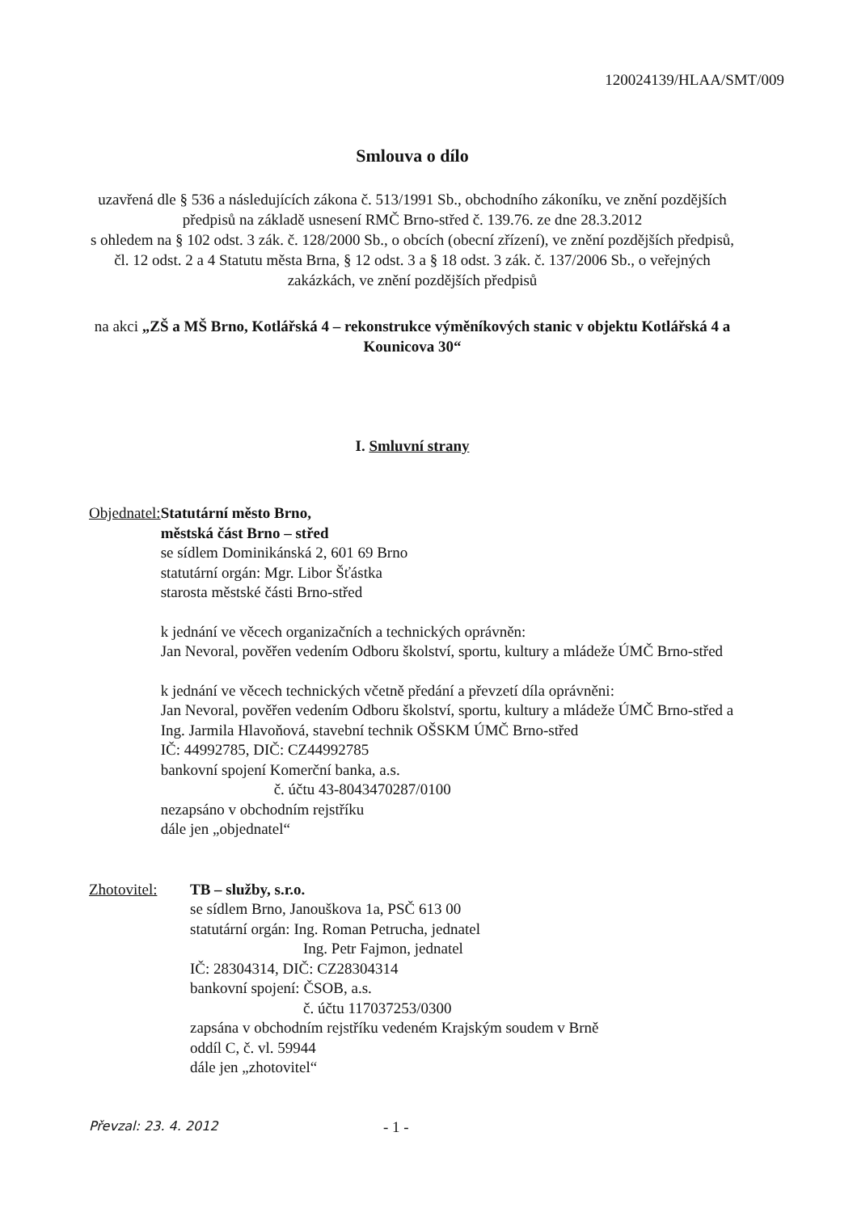120024139/HLAA/SMT/009
Smlouva o dílo
uzavřená dle § 536 a následujících zákona č. 513/1991 Sb., obchodního zákoníku, ve znění pozdějších předpisů na základě usnesení RMČ Brno-střed č. 139.76. ze dne 28.3.2012
s ohledem na § 102 odst. 3 zák. č. 128/2000 Sb., o obcích (obecní zřízení), ve znění pozdějších předpisů, čl. 12 odst. 2 a 4 Statutu města Brna, § 12 odst. 3 a § 18 odst. 3 zák. č. 137/2006 Sb., o veřejných zakázkách, ve znění pozdějších předpisů
na akci „ZŠ a MŠ Brno, Kotlářská 4 – rekonstrukce výměníkových stanic v objektu Kotlářská 4 a Kounicova 30“
I. Smluvní strany
Objednatel:
Statutární město Brno,
městská část Brno – střed
se sídlem Dominikánská 2, 601 69 Brno
statutární orgán: Mgr. Libor Šťástka
starosta městské části Brno-střed
k jednání ve věcech organizačních a technických oprávněn:
Jan Nevoral, pověřen vedením Odboru školství, sportu, kultury a mládeže ÚMČ Brno-střed
k jednání ve věcech technických včetně předání a převzetí díla oprávněni:
Jan Nevoral, pověřen vedením Odboru školství, sportu, kultury a mládeže ÚMČ Brno-střed a Ing. Jarmila Hlavoňová, stavební technik OŠSKM ÚMČ Brno-střed
IČ: 44992785, DIČ: CZ44992785
bankovní spojení Komerční banka, a.s.
č. účtu 43-8043470287/0100
nezapsáno v obchodním rejstříku
dále jen „objednatel“
Zhotovitel:
TB – služby, s.r.o.
se sídlem Brno, Janouškova 1a, PSČ 613 00
statutární orgán: Ing. Roman Petrucha, jednatel
Ing. Petr Fajmon, jednatel
IČ: 28304314, DIČ: CZ28304314
bankovní spojení: ČSOB, a.s.
č. účtu 117037253/0300
zapsána v obchodním rejstříku vedeném Krajským soudem v Brně
oddíl C, č. vl. 59944
dále jen „zhotovitel“
Převzal: 23. 4. 2012
- 1 -